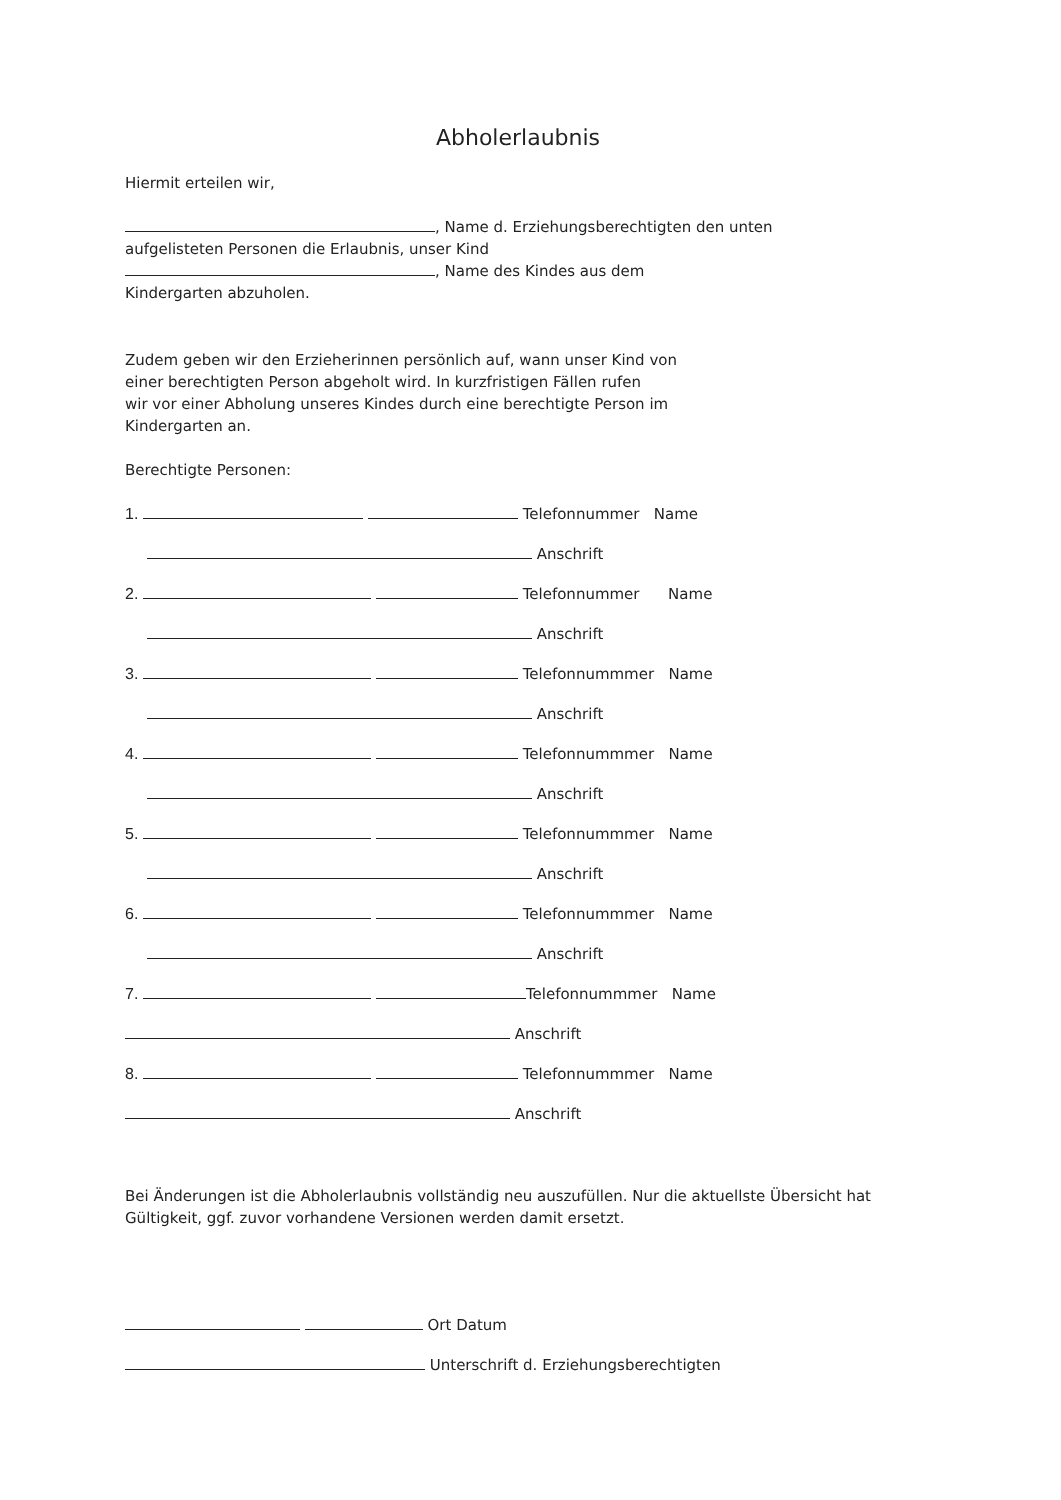Abholerlaubnis
Hiermit erteilen wir,
, Name d. Erziehungsberechtigten den unten
aufgelisteten Personen die Erlaubnis, unser Kind
, Name des Kindes aus dem
Kindergarten abzuholen.
Zudem geben wir den Erzieherinnen persönlich auf, wann unser Kind von
einer berechtigten Person abgeholt wird. In kurzfristigen Fällen rufen
wir vor einer Abholung unseres Kindes durch eine berechtigte Person im
Kindergarten an.
Berechtigte Personen:
1. Telefonnummer Name
Anschrift
2. Telefonnummer Name
Anschrift
3. Telefonnummmer Name
Anschrift
4. Telefonnummmer Name
Anschrift
5. Telefonnummmer Name
Anschrift
6. Telefonnummmer Name
Anschrift
7. Telefonnummmer Name
Anschrift
8. Telefonnummmer Name
Anschrift
Bei Änderungen ist die Abholerlaubnis vollständig neu auszufüllen. Nur die aktuellste Übersicht hat
Gültigkeit, ggf. zuvor vorhandene Versionen werden damit ersetzt.
Ort Datum
Unterschrift d. Erziehungsberechtigten